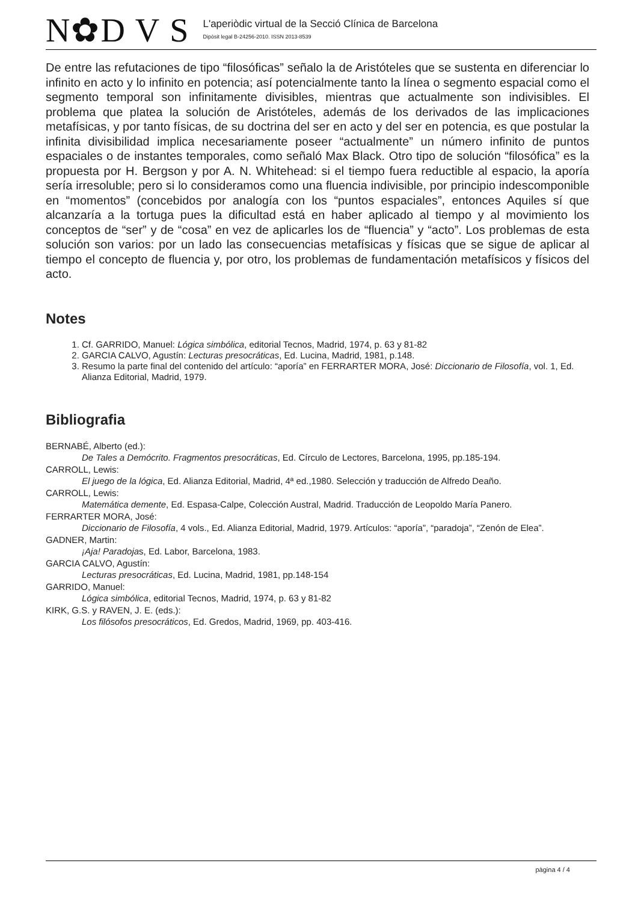N✿D V S
L'aperiòdic virtual de la Secció Clínica de Barcelona
Dipòsit legal B-24256-2010. ISSN 2013-8539
De entre las refutaciones de tipo “filosóficas” señalo la de Aristóteles que se sustenta en diferenciar lo infinito en acto y lo infinito en potencia; así potencialmente tanto la línea o segmento espacial como el segmento temporal son infinitamente divisibles, mientras que actualmente son indivisibles. El problema que platea la solución de Aristóteles, además de los derivados de las implicaciones metafísicas, y por tanto físicas, de su doctrina del ser en acto y del ser en potencia, es que postular la infinita divisibilidad implica necesariamente poseer “actualmente” un número infinito de puntos espaciales o de instantes temporales, como señaló Max Black. Otro tipo de solución “filosófica” es la propuesta por H. Bergson y por A. N. Whitehead: si el tiempo fuera reductible al espacio, la aporía sería irresoluble; pero si lo consideramos como una fluencia indivisible, por principio indescomponible en “momentos” (concebidos por analogía con los “puntos espaciales”, entonces Aquiles sí que alcanzaría a la tortuga pues la dificultad está en haber aplicado al tiempo y al movimiento los conceptos de “ser” y de “cosa” en vez de aplicarles los de “fluencia” y “acto”. Los problemas de esta solución son varios: por un lado las consecuencias metafísicas y físicas que se sigue de aplicar al tiempo el concepto de fluencia y, por otro, los problemas de fundamentación metafísicos y físicos del acto.
Notes
1. Cf. GARRIDO, Manuel: Lógica simbólica, editorial Tecnos, Madrid, 1974, p. 63 y 81-82
2. GARCIA CALVO, Agustín: Lecturas presocráticas, Ed. Lucina, Madrid, 1981, p.148.
3. Resumo la parte final del contenido del artículo: “aporía” en FERRARTER MORA, José: Diccionario de Filosofía, vol. 1, Ed. Alianza Editorial, Madrid, 1979.
Bibliografia
BERNABÉ, Alberto (ed.):
De Tales a Demócrito. Fragmentos presocráticas, Ed. Círculo de Lectores, Barcelona, 1995, pp.185-194.
CARROLL, Lewis:
El juego de la lógica, Ed. Alianza Editorial, Madrid, 4ª ed.,1980. Selección y traducción de Alfredo Deaño.
CARROLL, Lewis:
Matemática demente, Ed. Espasa-Calpe, Colección Austral, Madrid. Traducción de Leopoldo María Panero.
FERRARTER MORA, José:
Diccionario de Filosofía, 4 vols., Ed. Alianza Editorial, Madrid, 1979. Artículos: “aporía”, “paradoja”, “Zenón de Elea”.
GADNER, Martin:
¡Aja! Paradojas, Ed. Labor, Barcelona, 1983.
GARCIA CALVO, Agustín:
Lecturas presocráticas, Ed. Lucina, Madrid, 1981, pp.148-154
GARRIDO, Manuel:
Lógica simbólica, editorial Tecnos, Madrid, 1974, p. 63 y 81-82
KIRK, G.S. y RAVEN, J. E. (eds.):
Los filósofos presocráticos, Ed. Gredos, Madrid, 1969, pp. 403-416.
pàgina 4 / 4